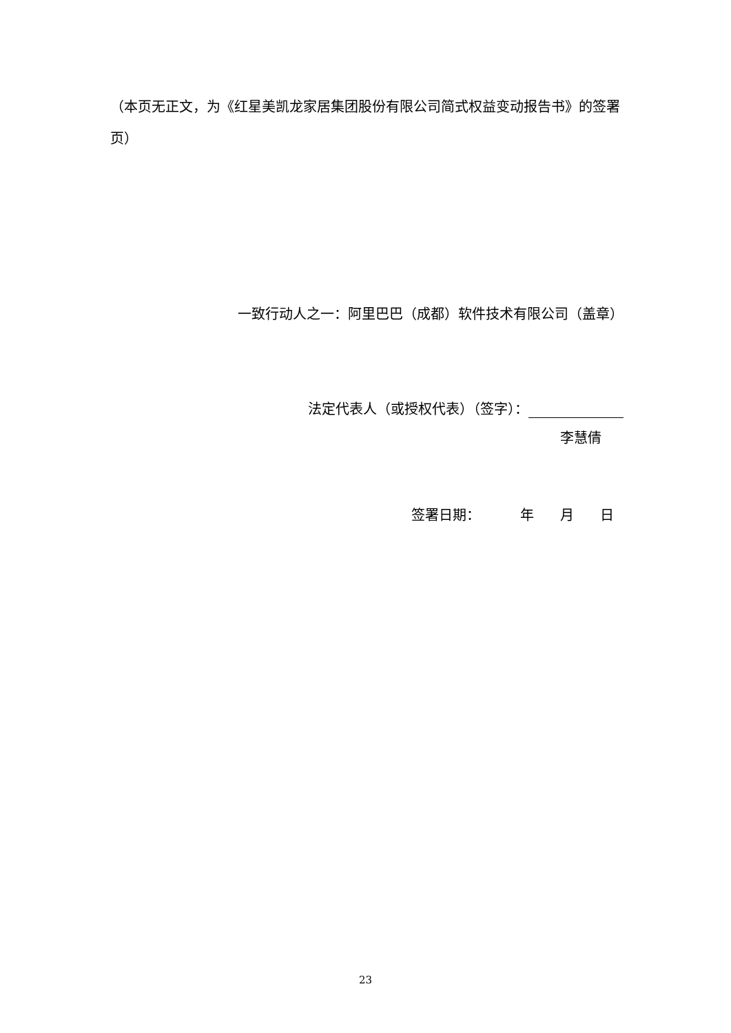（本页无正文，为《红星美凯龙家居集团股份有限公司简式权益变动报告书》的签署页）
一致行动人之一：阿里巴巴（成都）软件技术有限公司（盖章）
法定代表人（或授权代表）（签字）：
李慧倩
签署日期： 年 月 日
23